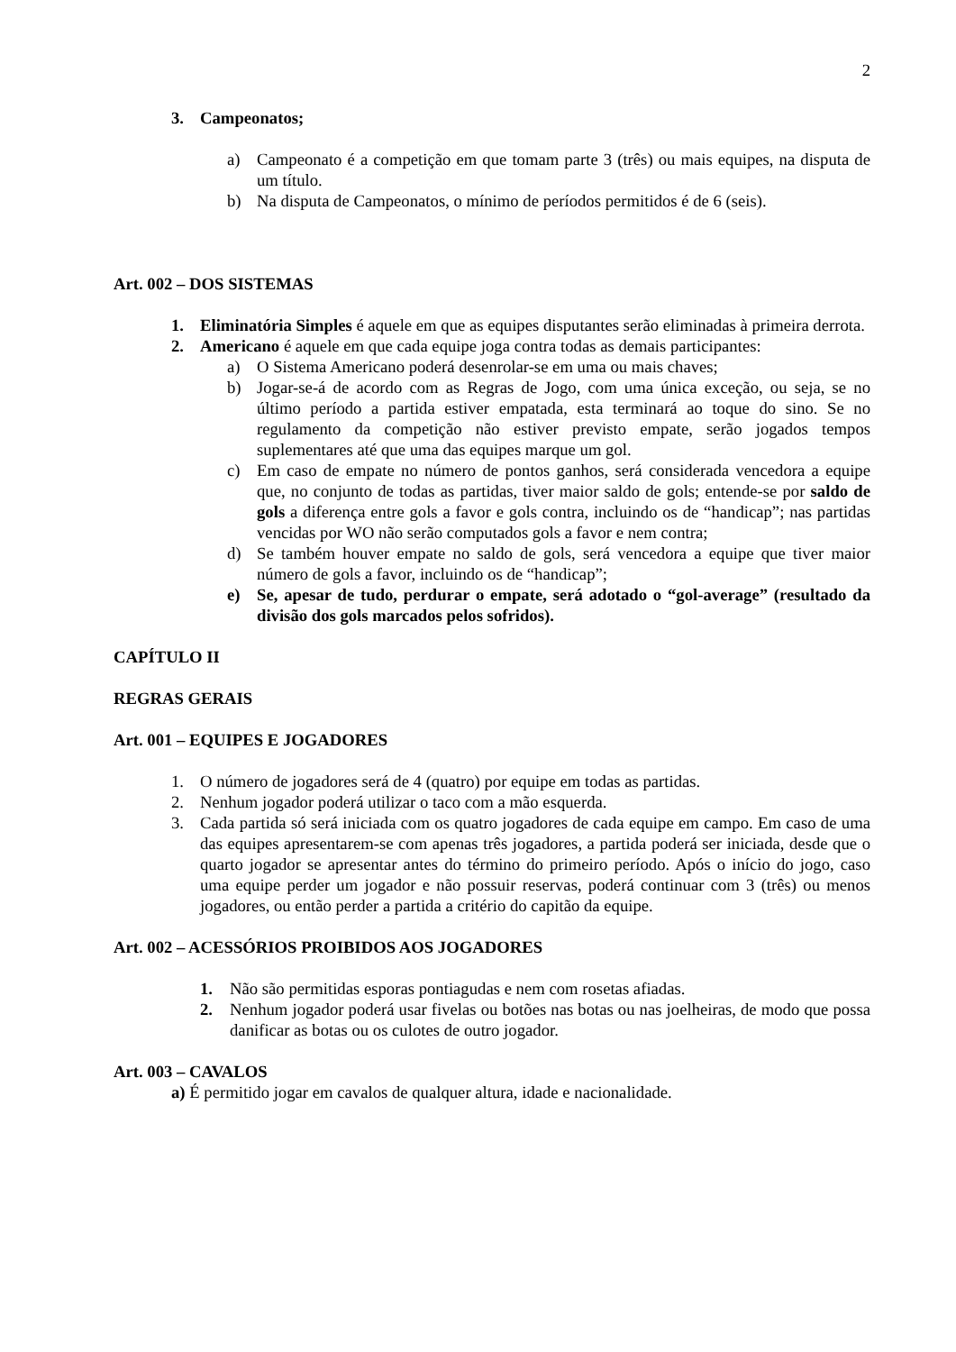2
3. Campeonatos;
a) Campeonato é a competição em que tomam parte 3 (três) ou mais equipes, na disputa de um título.
b) Na disputa de Campeonatos, o mínimo de períodos permitidos é de 6 (seis).
Art. 002 – DOS SISTEMAS
1. Eliminatória Simples é aquele em que as equipes disputantes serão eliminadas à primeira derrota.
2. Americano é aquele em que cada equipe joga contra todas as demais participantes:
a) O Sistema Americano poderá desenrolar-se em uma ou mais chaves;
b) Jogar-se-á de acordo com as Regras de Jogo, com uma única exceção, ou seja, se no último período a partida estiver empatada, esta terminará ao toque do sino. Se no regulamento da competição não estiver previsto empate, serão jogados tempos suplementares até que uma das equipes marque um gol.
c) Em caso de empate no número de pontos ganhos, será considerada vencedora a equipe que, no conjunto de todas as partidas, tiver maior saldo de gols; entende-se por saldo de gols a diferença entre gols a favor e gols contra, incluindo os de “handicap”; nas partidas vencidas por WO não serão computados gols a favor e nem contra;
d) Se também houver empate no saldo de gols, será vencedora a equipe que tiver maior número de gols a favor, incluindo os de “handicap”;
e) Se, apesar de tudo, perdurar o empate, será adotado o “gol-average” (resultado da divisão dos gols marcados pelos sofridos).
CAPÍTULO II
REGRAS GERAIS
Art. 001 – EQUIPES E JOGADORES
1. O número de jogadores será de 4 (quatro) por equipe em todas as partidas.
2. Nenhum jogador poderá utilizar o taco com a mão esquerda.
3. Cada partida só será iniciada com os quatro jogadores de cada equipe em campo. Em caso de uma das equipes apresentarem-se com apenas três jogadores, a partida poderá ser iniciada, desde que o quarto jogador se apresentar antes do término do primeiro período. Após o início do jogo, caso uma equipe perder um jogador e não possuir reservas, poderá continuar com 3 (três) ou menos jogadores, ou então perder a partida a critério do capitão da equipe.
Art. 002 – ACESSÓRIOS PROIBIDOS AOS JOGADORES
1. Não são permitidas esporas pontiagudas e nem com rosetas afiadas.
2. Nenhum jogador poderá usar fivelas ou botões nas botas ou nas joelheiras, de modo que possa danificar as botas ou os culotes de outro jogador.
Art. 003 – CAVALOS
a) É permitido jogar em cavalos de qualquer altura, idade e nacionalidade.